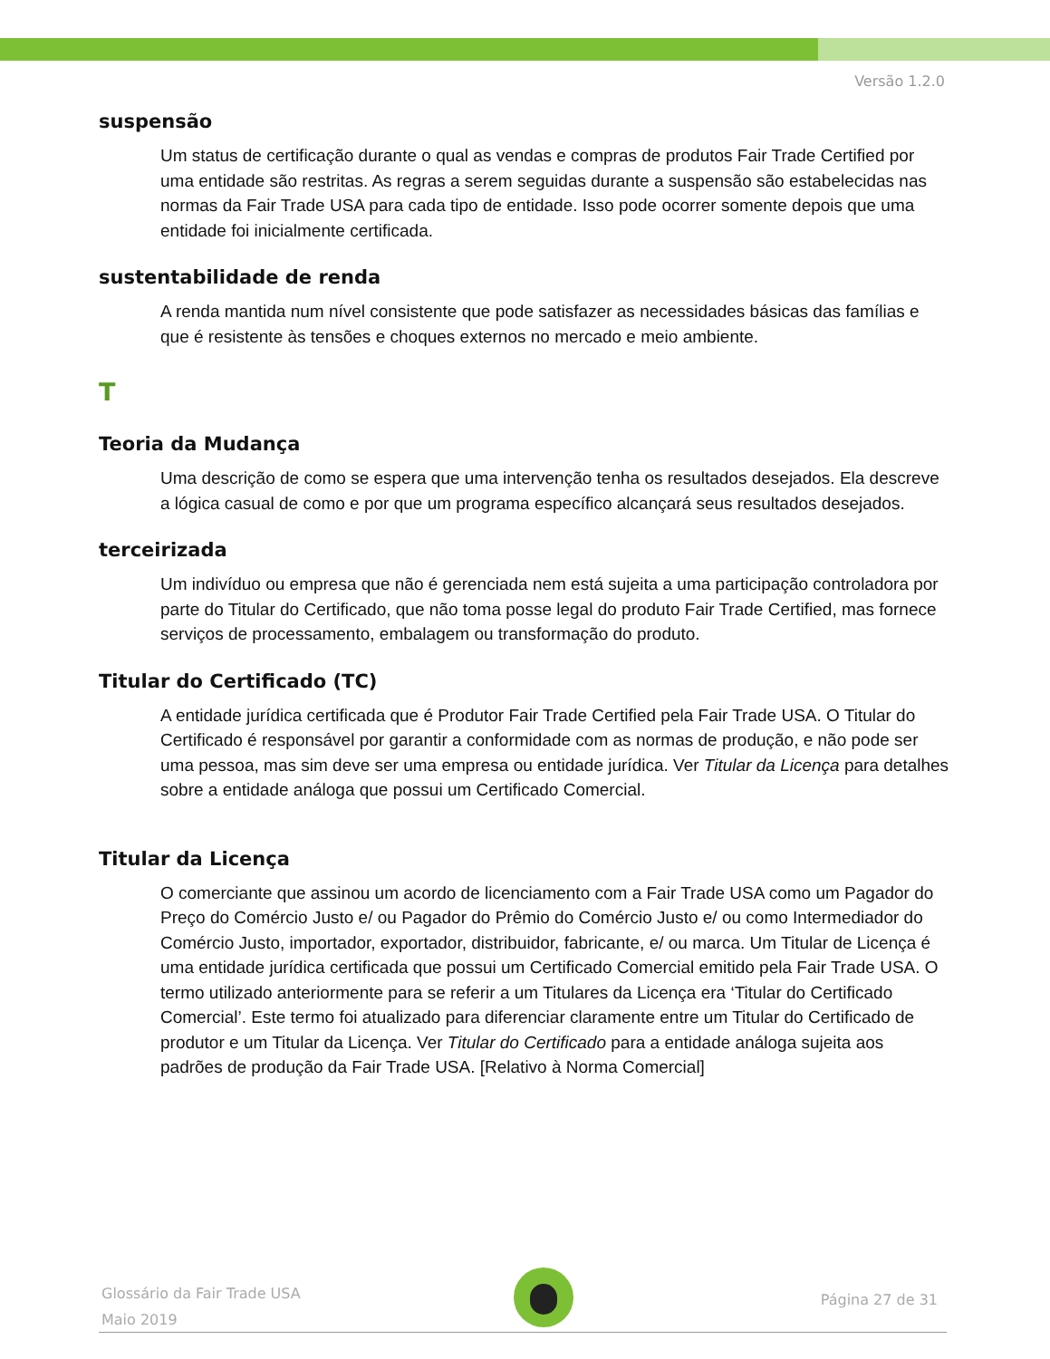Versão 1.2.0
suspensão
Um status de certificação durante o qual as vendas e compras de produtos Fair Trade Certified por uma entidade são restritas. As regras a serem seguidas durante a suspensão são estabelecidas nas normas da Fair Trade USA para cada tipo de entidade. Isso pode ocorrer somente depois que uma entidade foi inicialmente certificada.
sustentabilidade de renda
A renda mantida num nível consistente que pode satisfazer as necessidades básicas das famílias e que é resistente às tensões e choques externos no mercado e meio ambiente.
T
Teoria da Mudança
Uma descrição de como se espera que uma intervenção tenha os resultados desejados. Ela descreve a lógica casual de como e por que um programa específico alcançará seus resultados desejados.
terceirizada
Um indivíduo ou empresa que não é gerenciada nem está sujeita a uma participação controladora por parte do Titular do Certificado, que não toma posse legal do produto Fair Trade Certified, mas fornece serviços de processamento, embalagem ou transformação do produto.
Titular do Certificado (TC)
A entidade jurídica certificada que é Produtor Fair Trade Certified pela Fair Trade USA. O Titular do Certificado é responsável por garantir a conformidade com as normas de produção, e não pode ser uma pessoa, mas sim deve ser uma empresa ou entidade jurídica. Ver Titular da Licença para detalhes sobre a entidade análoga que possui um Certificado Comercial.
Titular da Licença
O comerciante que assinou um acordo de licenciamento com a Fair Trade USA como um Pagador do Preço do Comércio Justo e/ ou Pagador do Prêmio do Comércio Justo e/ ou como Intermediador do Comércio Justo, importador, exportador, distribuidor, fabricante, e/ ou marca. Um Titular de Licença é uma entidade jurídica certificada que possui um Certificado Comercial emitido pela Fair Trade USA. O termo utilizado anteriormente para se referir a um Titulares da Licença era ‘Titular do Certificado Comercial’. Este termo foi atualizado para diferenciar claramente entre um Titular do Certificado de produtor e um Titular da Licença. Ver Titular do Certificado para a entidade análoga sujeita aos padrões de produção da Fair Trade USA. [Relativo à Norma Comercial]
Glossário da Fair Trade USA
Maio 2019
Página 27 de 31